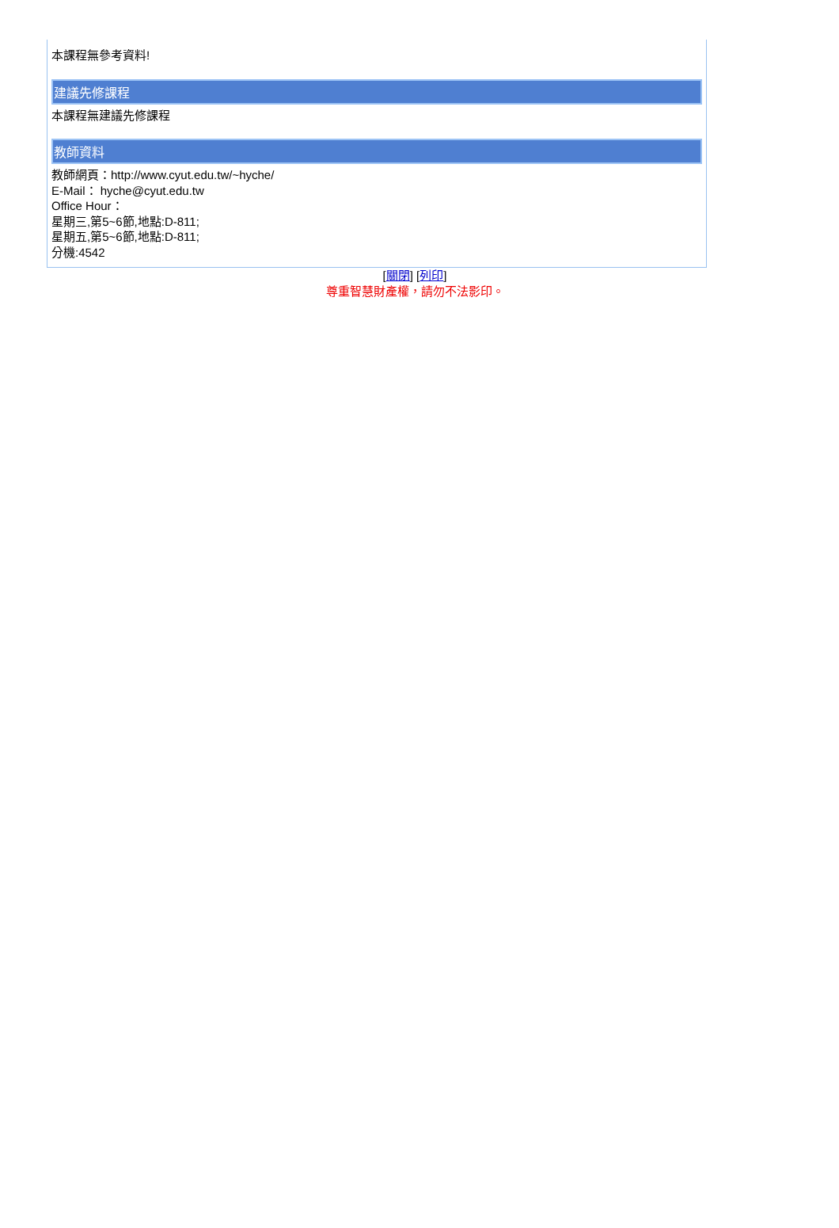本課程無參考資料!
建議先修課程
本課程無建議先修課程
教師資料
教師網頁：http://www.cyut.edu.tw/~hyche/
E-Mail： hyche@cyut.edu.tw
Office Hour：
星期三,第5~6節,地點:D-811;
星期五,第5~6節,地點:D-811;
分機:4542
[關閉] [列印]
尊重智慧財產權，請勿不法影印。